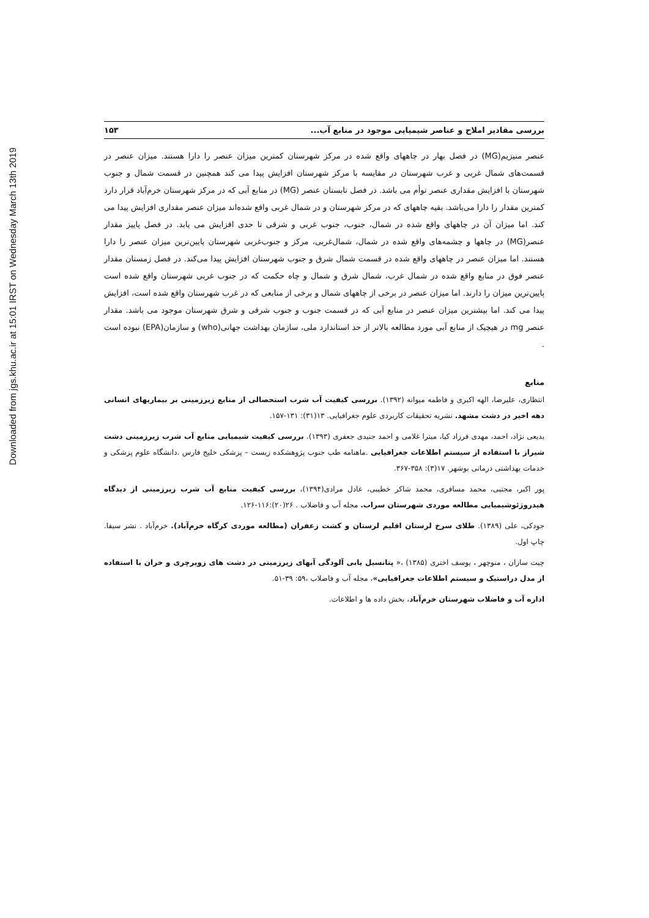Downloaded from jgs.khu.ac.ir at 15:01 IRST on Wednesday March 13th 2019
بررسی مقادیر املاح و عناصر شیمیایی موجود در منابع آب... ۱۵۳
عنصر منیزیم(MG) در فصل بهار در چاههای واقع شده در مرکز شهرستان کمترین میزان عنصر را دارا هستند. میزان عنصر در قسمت‌های شمال غربی و غرب شهرستان در مقایسه با مرکز شهرستان افزایش پیدا می کند همچنین در قسمت شمال و جنوب شهرستان با افزایش مقداری عنصر توأم می باشد. در فصل تابستان عنصر (MG) در منابع آبی که در مرکز شهرستان خرم‌آباد قرار دارد کمترین مقدار را دارا می‌باشد. بقیه چاههای که در مرکز شهرستان و در شمال غربی واقع شده‌اند میزان عنصر مقداری افزایش پیدا می کند. اما میزان آن در چاههای واقع شده در شمال، جنوب، جنوب غربی و شرقی تا حدی افزایش می یابد. در فصل پاییز مقدار عنصر(MG) در چاهها و چشمه‌های واقع شده در شمال، شمال‌غربی، مرکز و جنوب‌غربی شهرستان پایین‌ترین میزان عنصر را دارا هستند. اما میزان عنصر در چاههای واقع شده در قسمت شمال شرق و جنوب شهرستان افزایش پیدا می‌کند. در فصل زمستان مقدار عنصر فوق در منابع واقع شده در شمال غرب، شمال شرق و شمال و چاه حکمت که در جنوب غربی شهرستان واقع شده است پایین‌ترین میزان را دارند. اما میزان عنصر در برخی از چاههای شمال و برخی از منابعی که در غرب شهرستان واقع شده است، افزایش پیدا می کند. اما بیشترین میزان عنصر در منابع آبی که در قسمت جنوب و جنوب شرقی و شرق شهرستان موجود می باشد. مقدار عنصر mg در هیچیک از منابع آبی مورد مطالعه بالاتر از حد استاندارد ملی، سازمان بهداشت جهانی(who) و سازمان(EPA) نبوده است .
منابع
انتظاری، علیرضا، الهه اکبری و فاطمه میوانه (۱۳۹۲). بررسی کیفیت آب شرب استحصالی از منابع زیرزمینی بر بیماریهای انسانی دهه اخیر در دشت مشهد. نشریه تحقیقات کاربردی علوم جغرافیایی. ۱۳(۳۱): ۱۳۱-۱۵۷.
بدیعی نژاد، احمد، مهدی فرزاد کیا، میترا غلامی و احمد جنیدی جعفری (۱۳۹۳). بررسی کیفیت شیمیایی منابع آب شرب زیرزمینی دشت شیراز با استفاده از سیستم اطلاعات جغرافیایی .ماهنامه طب جنوب پژوهشکده زیست – پزشکی خلیج فارس .دانشگاه علوم پزشکی و خدمات بهداشتی درمانی بوشهر. ۱۷(۳): ۳۵۸-۳۶۷.
پور اکبر، مجتبی، محمد مسافری، محمد شاکر خطیبی، عادل مرادی(۱۳۹۴)، بررسی کیفیت منابع آب شرب زیرزمینی از دیدگاه هیدروژئوشیمیایی مطالعه موردی شهرستان سراب. مجله آب و فاضلاب . ۲۶(۲۰):۱۱۶-۱۲۶.
جودکی، علی (۱۳۸۹). طلای سرخ لرستان اقلیم لرستان و کشت زعفران (مطالعه موردی کرگاه خرم‌آباد). خرم‌آباد . نشر سیفا. چاپ اول.
چیت سازان ، منوچهر ، یوسف اختری (۱۳۸۵) ،« پتانسیل یابی آلودگی آبهای زیرزمینی در دشت های زویرچری و خران با استفاده از مدل دراستیک و سیستم اطلاعات جغرافیایی»، مجله آب و فاضلاب ،۵۹: ۳۹-۵۱.
اداره آب و فاضلاب شهرستان خرم‌آباد، بخش داده ها و اطلاعات.